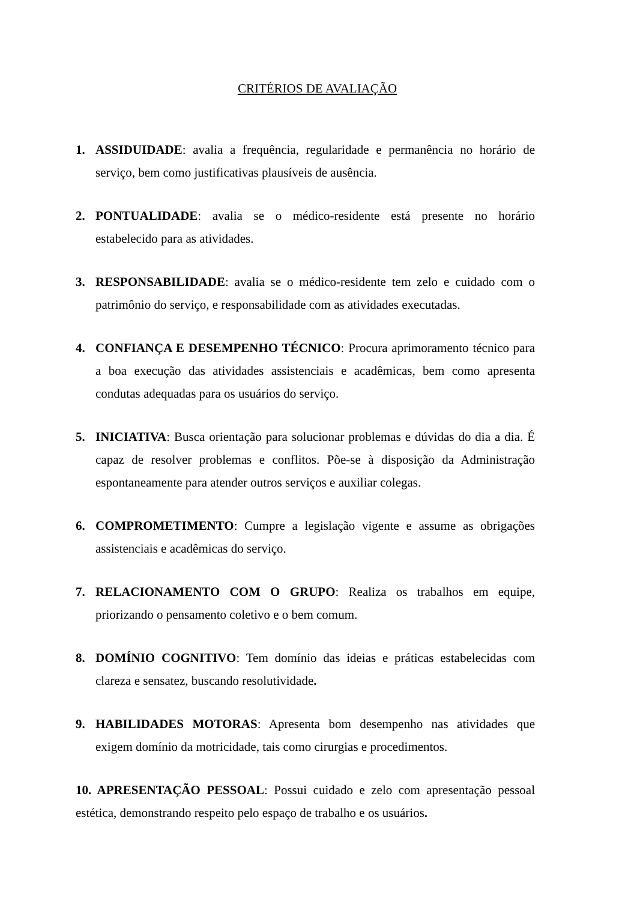CRITÉRIOS DE AVALIAÇÃO
1. ASSIDUIDADE: avalia a frequência, regularidade e permanência no horário de serviço, bem como justificativas plausíveis de ausência.
2. PONTUALIDADE: avalia se o médico-residente está presente no horário estabelecido para as atividades.
3. RESPONSABILIDADE: avalia se o médico-residente tem zelo e cuidado com o patrimônio do serviço, e responsabilidade com as atividades executadas.
4. CONFIANÇA E DESEMPENHO TÉCNICO: Procura aprimoramento técnico para a boa execução das atividades assistenciais e acadêmicas, bem como apresenta condutas adequadas para os usuários do serviço.
5. INICIATIVA: Busca orientação para solucionar problemas e dúvidas do dia a dia. É capaz de resolver problemas e conflitos. Põe-se à disposição da Administração espontaneamente para atender outros serviços e auxiliar colegas.
6. COMPROMETIMENTO: Cumpre a legislação vigente e assume as obrigações assistenciais e acadêmicas do serviço.
7. RELACIONAMENTO COM O GRUPO: Realiza os trabalhos em equipe, priorizando o pensamento coletivo e o bem comum.
8. DOMÍNIO COGNITIVO: Tem domínio das ideias e práticas estabelecidas com clareza e sensatez, buscando resolutividade.
9. HABILIDADES MOTORAS: Apresenta bom desempenho nas atividades que exigem domínio da motricidade, tais como cirurgias e procedimentos.
10. APRESENTAÇÃO PESSOAL: Possui cuidado e zelo com apresentação pessoal estética, demonstrando respeito pelo espaço de trabalho e os usuários.